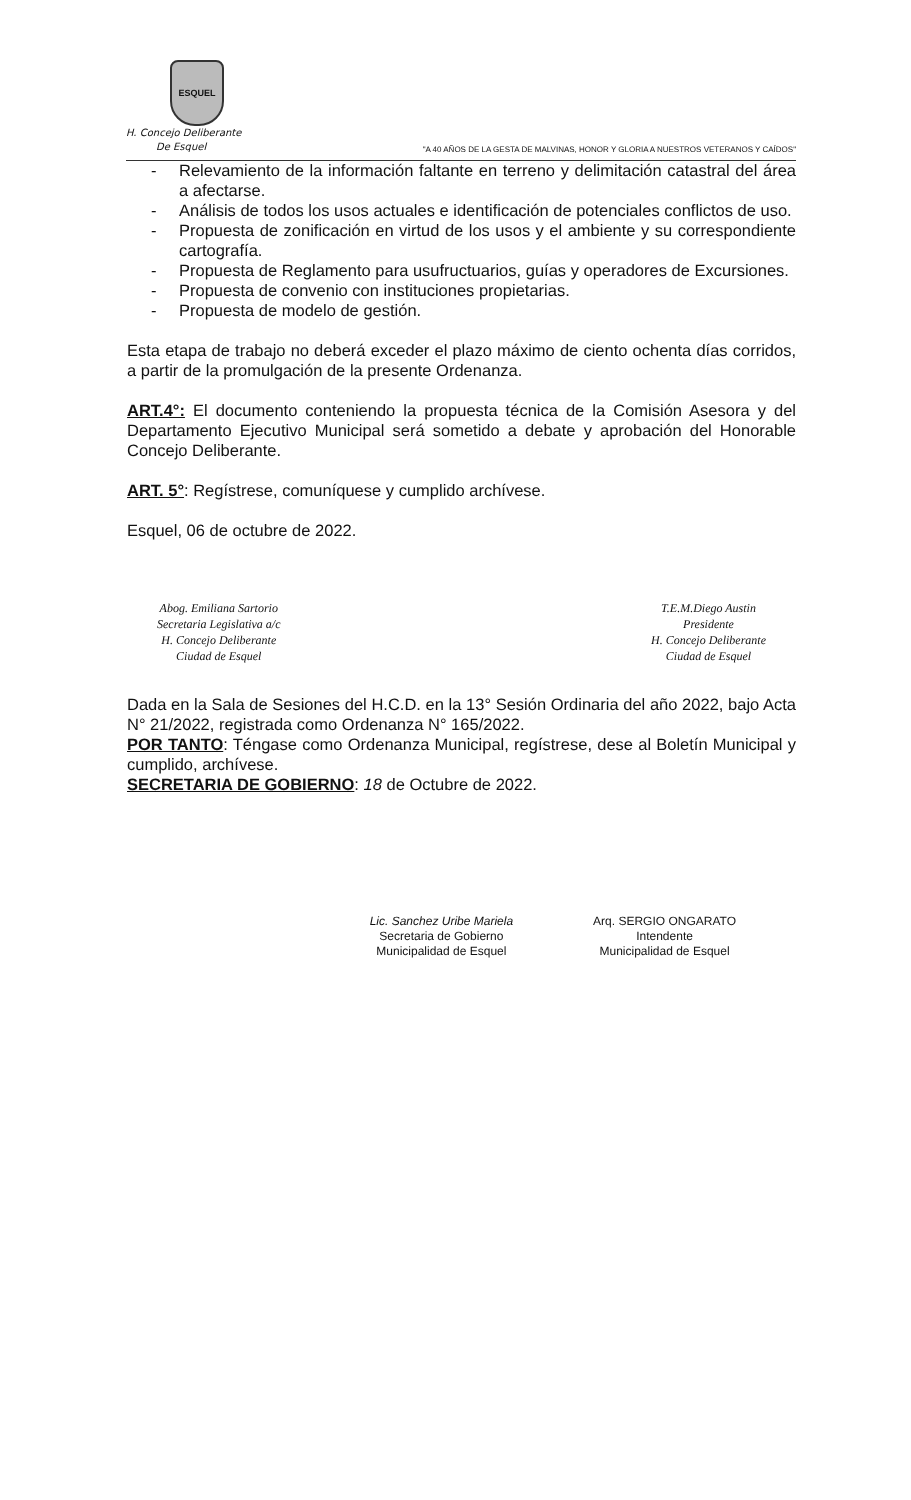ESQUEL
H. Concejo Deliberante
De Esquel "A 40 AÑOS DE LA GESTA DE MALVINAS, HONOR Y GLORIA A NUESTROS VETERANOS Y CAÍDOS"
- Relevamiento de la información faltante en terreno y delimitación catastral del área a afectarse.
- Análisis de todos los usos actuales e identificación de potenciales conflictos de uso.
- Propuesta de zonificación en virtud de los usos y el ambiente y su correspondiente cartografía.
- Propuesta de Reglamento para usufructuarios, guías y operadores de Excursiones.
- Propuesta de convenio con instituciones propietarias.
- Propuesta de modelo de gestión.
Esta etapa de trabajo no deberá exceder el plazo máximo de ciento ochenta días corridos, a partir de la promulgación de la presente Ordenanza.
ART.4°: El documento conteniendo la propuesta técnica de la Comisión Asesora y del Departamento Ejecutivo Municipal será sometido a debate y aprobación del Honorable Concejo Deliberante.
ART. 5°: Regístrese, comuníquese y cumplido archívese.
Esquel, 06 de octubre de 2022.
Abog. Emiliana Sartorio
Secretaria Legislativa a/c
H. Concejo Deliberante
Ciudad de Esquel
T.E.M.Diego Austin
Presidente
H. Concejo Deliberante
Ciudad de Esquel
Dada en la Sala de Sesiones del H.C.D. en la 13° Sesión Ordinaria del año 2022, bajo Acta N° 21/2022, registrada como Ordenanza N° 165/2022.
POR TANTO: Téngase como Ordenanza Municipal, regístrese, dese al Boletín Municipal y cumplido, archívese.
SECRETARIA DE GOBIERNO: 18 de Octubre de 2022.
Lic. Sanchez Uribe Mariela
Secretaria de Gobierno
Municipalidad de Esquel
Arq. SERGIO ONGARATO
Intendente
Municipalidad de Esquel